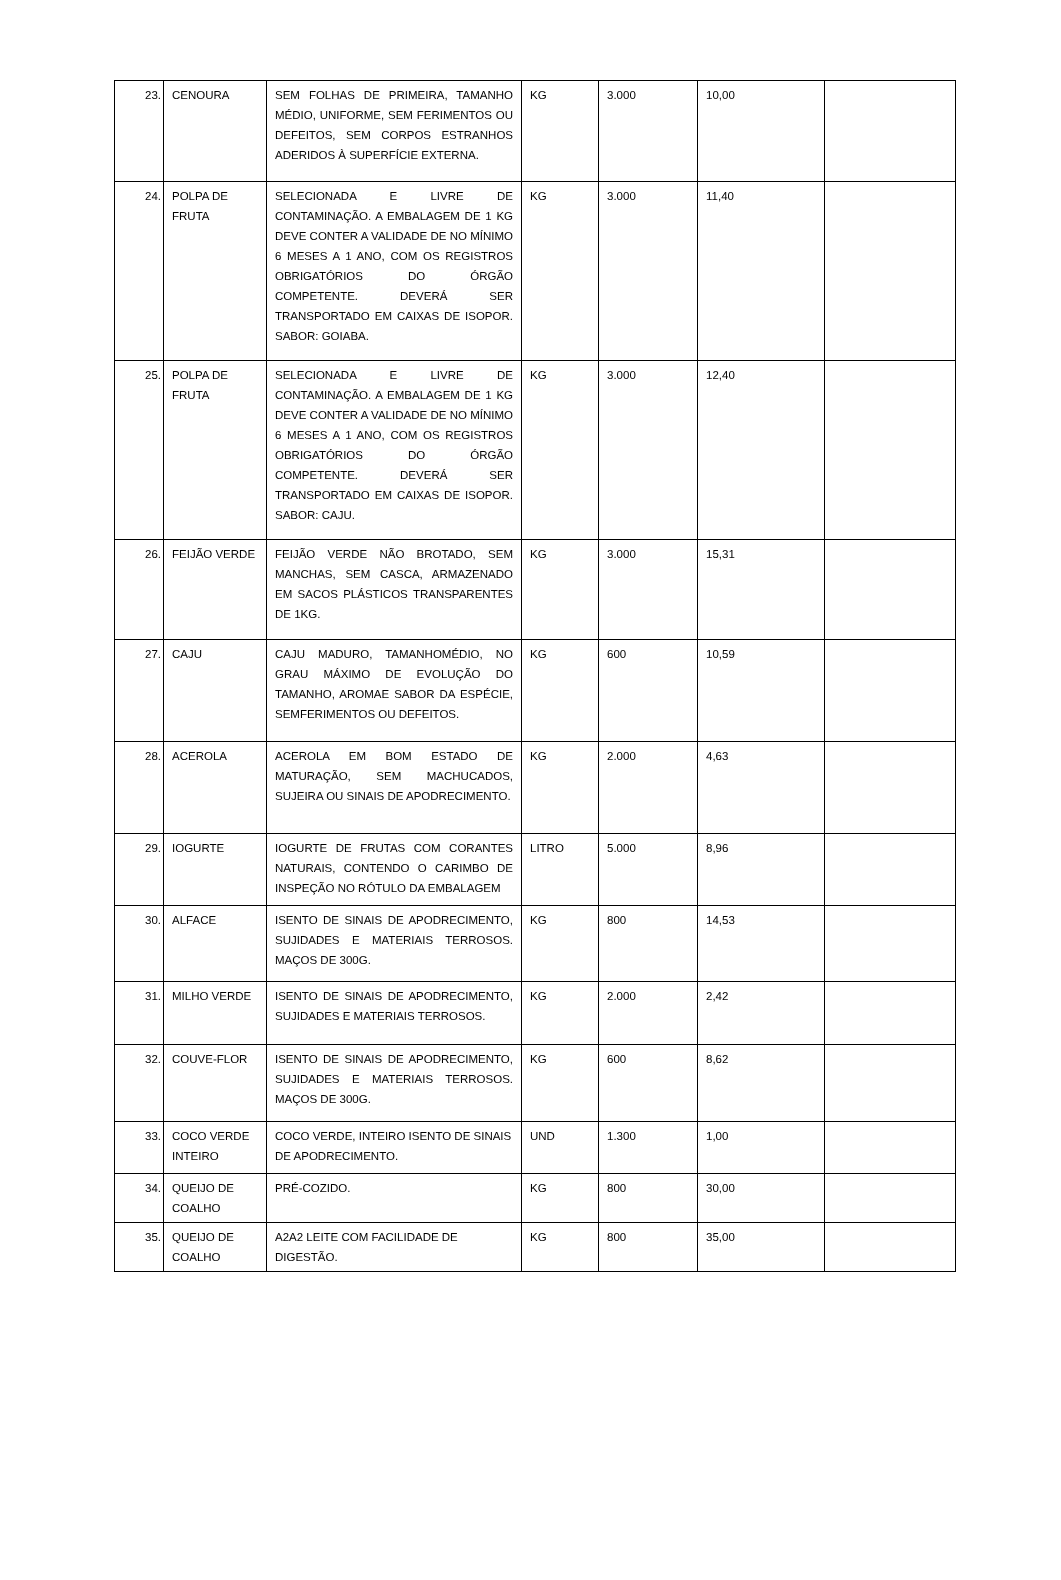| 23. | CENOURA | SEM FOLHAS DE PRIMEIRA, TAMANHO MÉDIO, UNIFORME, SEM FERIMENTOS OU DEFEITOS, SEM CORPOS ESTRANHOS ADERIDOS À SUPERFÍCIE EXTERNA. | KG | 3.000 | 10,00 | |
| 24. | POLPA DE FRUTA | SELECIONADA E LIVRE DE CONTAMINAÇÃO. A EMBALAGEM DE 1 KG DEVE CONTER A VALIDADE DE NO MÍNIMO 6 MESES A 1 ANO, COM OS REGISTROS OBRIGATÓRIOS DO ÓRGÃO COMPETENTE. DEVERÁ SER TRANSPORTADO EM CAIXAS DE ISOPOR. SABOR: GOIABA. | KG | 3.000 | 11,40 | |
| 25. | POLPA DE FRUTA | SELECIONADA E LIVRE DE CONTAMINAÇÃO. A EMBALAGEM DE 1 KG DEVE CONTER A VALIDADE DE NO MÍNIMO 6 MESES A 1 ANO, COM OS REGISTROS OBRIGATÓRIOS DO ÓRGÃO COMPETENTE. DEVERÁ SER TRANSPORTADO EM CAIXAS DE ISOPOR. SABOR: CAJU. | KG | 3.000 | 12,40 | |
| 26. | FEIJÃO VERDE | FEIJÃO VERDE NÃO BROTADO, SEM MANCHAS, SEM CASCA, ARMAZENADO EM SACOS PLÁSTICOS TRANSPARENTES DE 1KG. | KG | 3.000 | 15,31 | |
| 27. | CAJU | CAJU MADURO, TAMANHOMÉDIO, NO GRAU MÁXIMO DE EVOLUÇÃO DO TAMANHO, AROMAE SABOR DA ESPÉCIE, SEMFERIMENTOS OU DEFEITOS. | KG | 600 | 10,59 | |
| 28. | ACEROLA | ACEROLA EM BOM ESTADO DE MATURAÇÃO, SEM MACHUCADOS, SUJEIRA OU SINAIS DE APODRECIMENTO. | KG | 2.000 | 4,63 | |
| 29. | IOGURTE | IOGURTE DE FRUTAS COM CORANTES NATURAIS, CONTENDO O CARIMBO DE INSPEÇÃO NO RÓTULO DA EMBALAGEM | LITRO | 5.000 | 8,96 | |
| 30. | ALFACE | ISENTO DE SINAIS DE APODRECIMENTO, SUJIDADES E MATERIAIS TERROSOS. MAÇOS DE 300G. | KG | 800 | 14,53 | |
| 31. | MILHO VERDE | ISENTO DE SINAIS DE APODRECIMENTO, SUJIDADES E MATERIAIS TERROSOS. | KG | 2.000 | 2,42 | |
| 32. | COUVE-FLOR | ISENTO DE SINAIS DE APODRECIMENTO, SUJIDADES E MATERIAIS TERROSOS. MAÇOS DE 300G. | KG | 600 | 8,62 | |
| 33. | COCO VERDE INTEIRO | COCO VERDE, INTEIRO ISENTO DE SINAIS DE APODRECIMENTO. | UND | 1.300 | 1,00 | |
| 34. | QUEIJO DE COALHO | PRÉ-COZIDO. | KG | 800 | 30,00 | |
| 35. | QUEIJO DE COALHO | A2A2 LEITE COM FACILIDADE DE DIGESTÃO. | KG | 800 | 35,00 | |